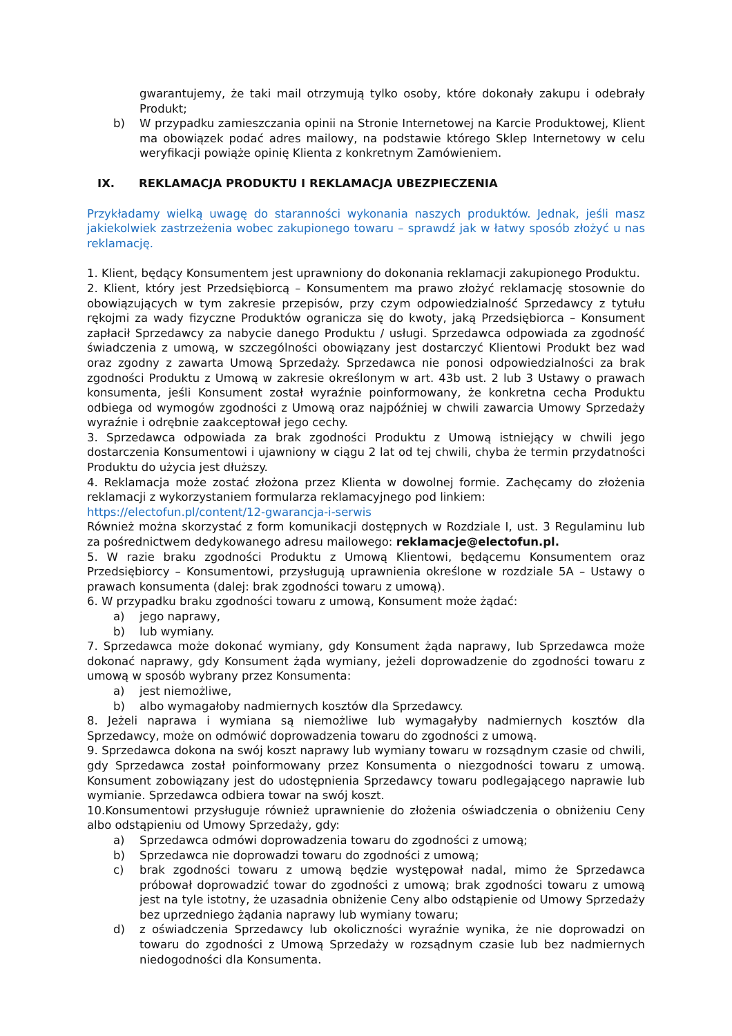gwarantujemy, że taki mail otrzymują tylko osoby, które dokonały zakupu i odebrały Produkt;
b) W przypadku zamieszczania opinii na Stronie Internetowej na Karcie Produktowej, Klient ma obowiązek podać adres mailowy, na podstawie którego Sklep Internetowy w celu weryfikacji powiąże opinię Klienta z konkretnym Zamówieniem.
IX. REKLAMACJA PRODUKTU I REKLAMACJA UBEZPIECZENIA
Przykładamy wielką uwagę do staranności wykonania naszych produktów. Jednak, jeśli masz jakiekolwiek zastrzeżenia wobec zakupionego towaru – sprawdź jak w łatwy sposób złożyć u nas reklamację.
1. Klient, będący Konsumentem jest uprawniony do dokonania reklamacji zakupionego Produktu.
2. Klient, który jest Przedsiębiorcą – Konsumentem ma prawo złożyć reklamację stosownie do obowiązujących w tym zakresie przepisów, przy czym odpowiedzialność Sprzedawcy z tytułu rękojmi za wady fizyczne Produktów ogranicza się do kwoty, jaką Przedsiębiorca – Konsument zapłacił Sprzedawcy za nabycie danego Produktu / usługi. Sprzedawca odpowiada za zgodność świadczenia z umową, w szczególności obowiązany jest dostarczyć Klientowi Produkt bez wad oraz zgodny z zawarta Umową Sprzedaży. Sprzedawca nie ponosi odpowiedzialności za brak zgodności Produktu z Umową w zakresie określonym w art. 43b ust. 2 lub 3 Ustawy o prawach konsumenta, jeśli Konsument został wyraźnie poinformowany, że konkretna cecha Produktu odbiega od wymogów zgodności z Umową oraz najpóźniej w chwili zawarcia Umowy Sprzedaży wyraźnie i odrębnie zaakceptował jego cechy.
3. Sprzedawca odpowiada za brak zgodności Produktu z Umową istniejący w chwili jego dostarczenia Konsumentowi i ujawniony w ciągu 2 lat od tej chwili, chyba że termin przydatności Produktu do użycia jest dłuższy.
4. Reklamacja może zostać złożona przez Klienta w dowolnej formie. Zachęcamy do złożenia reklamacji z wykorzystaniem formularza reklamacyjnego pod linkiem:
https://electofun.pl/content/12-gwarancja-i-serwis
Również można skorzystać z form komunikacji dostępnych w Rozdziale I, ust. 3 Regulaminu lub za pośrednictwem dedykowanego adresu mailowego: reklamacje@electofun.pl.
5. W razie braku zgodności Produktu z Umową Klientowi, będącemu Konsumentem oraz Przedsiębiorcy – Konsumentowi, przysługują uprawnienia określone w rozdziale 5A – Ustawy o prawach konsumenta (dalej: brak zgodności towaru z umową).
6. W przypadku braku zgodności towaru z umową, Konsument może żądać:
a) jego naprawy,
b) lub wymiany.
7. Sprzedawca może dokonać wymiany, gdy Konsument żąda naprawy, lub Sprzedawca może dokonać naprawy, gdy Konsument żąda wymiany, jeżeli doprowadzenie do zgodności towaru z umową w sposób wybrany przez Konsumenta:
a) jest niemożliwe,
b) albo wymagałoby nadmiernych kosztów dla Sprzedawcy.
8. Jeżeli naprawa i wymiana są niemożliwe lub wymagałyby nadmiernych kosztów dla Sprzedawcy, może on odmówić doprowadzenia towaru do zgodności z umową.
9. Sprzedawca dokona na swój koszt naprawy lub wymiany towaru w rozsądnym czasie od chwili, gdy Sprzedawca został poinformowany przez Konsumenta o niezgodności towaru z umową. Konsument zobowiązany jest do udostępnienia Sprzedawcy towaru podlegającego naprawie lub wymianie. Sprzedawca odbiera towar na swój koszt.
10.Konsumentowi przysługuje również uprawnienie do złożenia oświadczenia o obniżeniu Ceny albo odstąpieniu od Umowy Sprzedaży, gdy:
a) Sprzedawca odmówi doprowadzenia towaru do zgodności z umową;
b) Sprzedawca nie doprowadzi towaru do zgodności z umową;
c) brak zgodności towaru z umową będzie występował nadal, mimo że Sprzedawca próbował doprowadzić towar do zgodności z umową; brak zgodności towaru z umową jest na tyle istotny, że uzasadnia obniżenie Ceny albo odstąpienie od Umowy Sprzedaży bez uprzedniego żądania naprawy lub wymiany towaru;
d) z oświadczenia Sprzedawcy lub okoliczności wyraźnie wynika, że nie doprowadzi on towaru do zgodności z Umową Sprzedaży w rozsądnym czasie lub bez nadmiernych niedogodności dla Konsumenta.